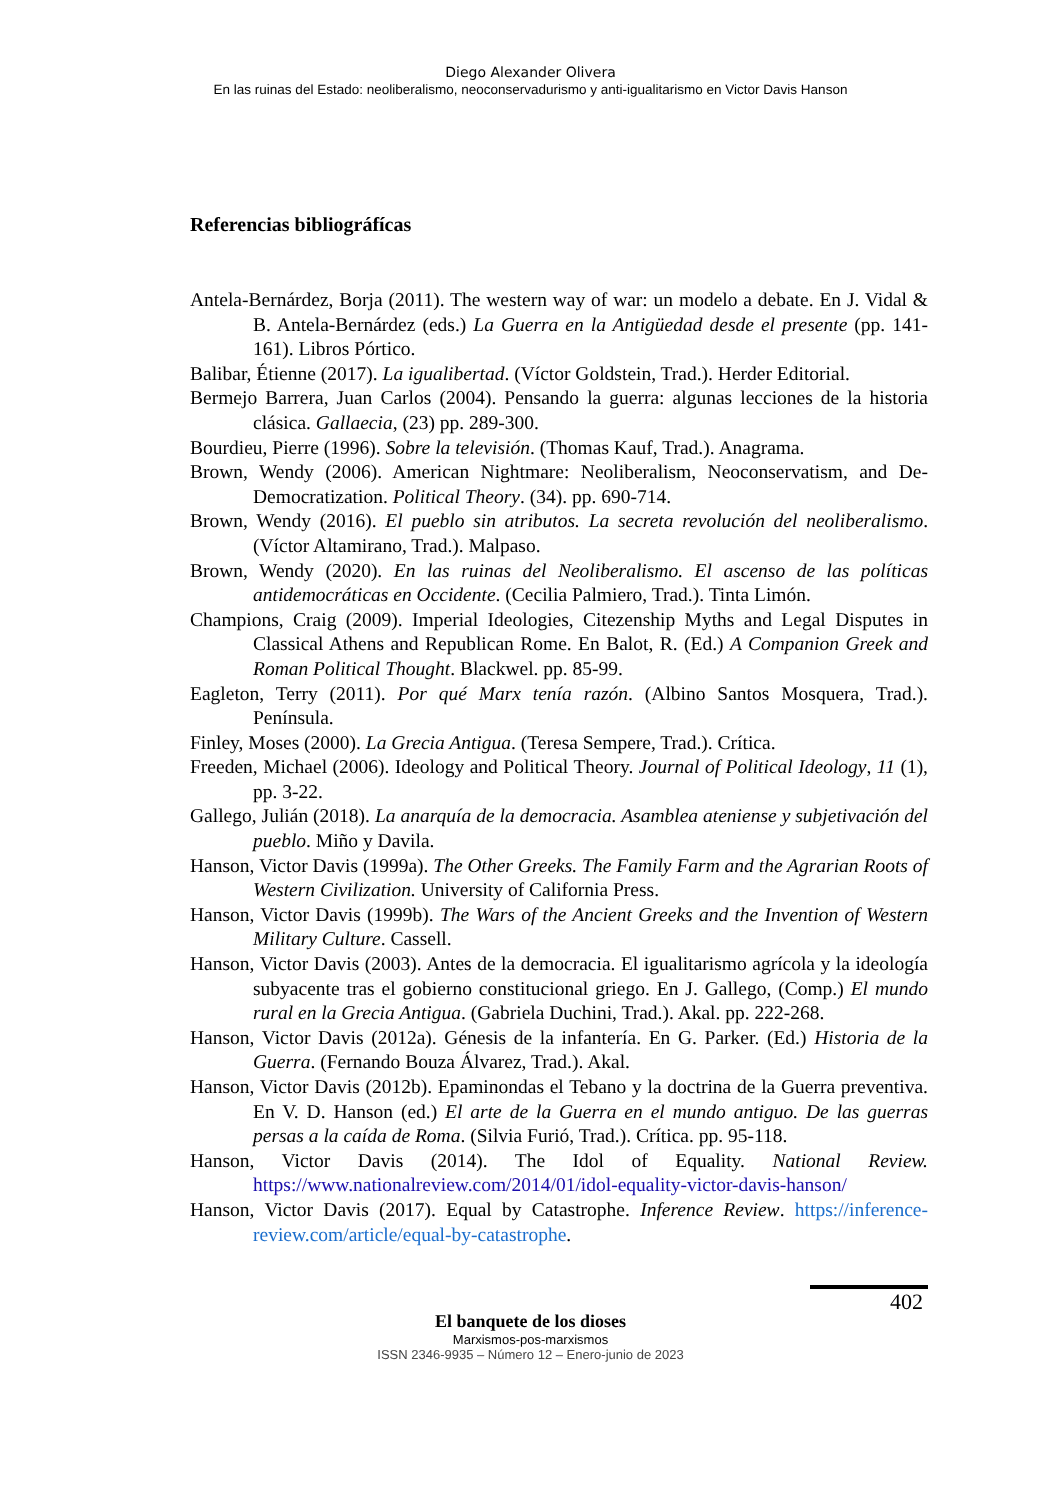Diego Alexander Olivera
En las ruinas del Estado: neoliberalismo, neoconservadurismo y anti-igualitarismo en Victor Davis Hanson
Referencias bibliográfícas
Antela-Bernárdez, Borja (2011). The western way of war: un modelo a debate. En J. Vidal & B. Antela-Bernárdez (eds.) La Guerra en la Antigüedad desde el presente (pp. 141-161). Libros Pórtico.
Balibar, Étienne (2017). La igualibertad. (Víctor Goldstein, Trad.). Herder Editorial.
Bermejo Barrera, Juan Carlos (2004). Pensando la guerra: algunas lecciones de la historia clásica. Gallaecia, (23) pp. 289-300.
Bourdieu, Pierre (1996). Sobre la televisión. (Thomas Kauf, Trad.). Anagrama.
Brown, Wendy (2006). American Nightmare: Neoliberalism, Neoconservatism, and De-Democratization. Political Theory. (34). pp. 690-714.
Brown, Wendy (2016). El pueblo sin atributos. La secreta revolución del neoliberalismo. (Víctor Altamirano, Trad.). Malpaso.
Brown, Wendy (2020). En las ruinas del Neoliberalismo. El ascenso de las políticas antidemocráticas en Occidente. (Cecilia Palmiero, Trad.). Tinta Limón.
Champions, Craig (2009). Imperial Ideologies, Citezenship Myths and Legal Disputes in Classical Athens and Republican Rome. En Balot, R. (Ed.) A Companion Greek and Roman Political Thought. Blackwel. pp. 85-99.
Eagleton, Terry (2011). Por qué Marx tenía razón. (Albino Santos Mosquera, Trad.). Península.
Finley, Moses (2000). La Grecia Antigua. (Teresa Sempere, Trad.). Crítica.
Freeden, Michael (2006). Ideology and Political Theory. Journal of Political Ideology, 11 (1), pp. 3-22.
Gallego, Julián (2018). La anarquía de la democracia. Asamblea ateniense y subjetivación del pueblo. Miño y Davila.
Hanson, Victor Davis (1999a). The Other Greeks. The Family Farm and the Agrarian Roots of Western Civilization. University of California Press.
Hanson, Victor Davis (1999b). The Wars of the Ancient Greeks and the Invention of Western Military Culture. Cassell.
Hanson, Victor Davis (2003). Antes de la democracia. El igualitarismo agrícola y la ideología subyacente tras el gobierno constitucional griego. En J. Gallego, (Comp.) El mundo rural en la Grecia Antigua. (Gabriela Duchini, Trad.). Akal. pp. 222-268.
Hanson, Victor Davis (2012a). Génesis de la infantería. En G. Parker. (Ed.) Historia de la Guerra. (Fernando Bouza Álvarez, Trad.). Akal.
Hanson, Victor Davis (2012b). Epaminondas el Tebano y la doctrina de la Guerra preventiva. En V. D. Hanson (ed.) El arte de la Guerra en el mundo antiguo. De las guerras persas a la caída de Roma. (Silvia Furió, Trad.). Crítica. pp. 95-118.
Hanson, Victor Davis (2014). The Idol of Equality. National Review. https://www.nationalreview.com/2014/01/idol-equality-victor-davis-hanson/
Hanson, Victor Davis (2017). Equal by Catastrophe. Inference Review. https://inference-review.com/article/equal-by-catastrophe.
402
El banquete de los dioses
Marxismos-pos-marxismos
ISSN 2346-9935 – Número 12 – Enero-junio de 2023